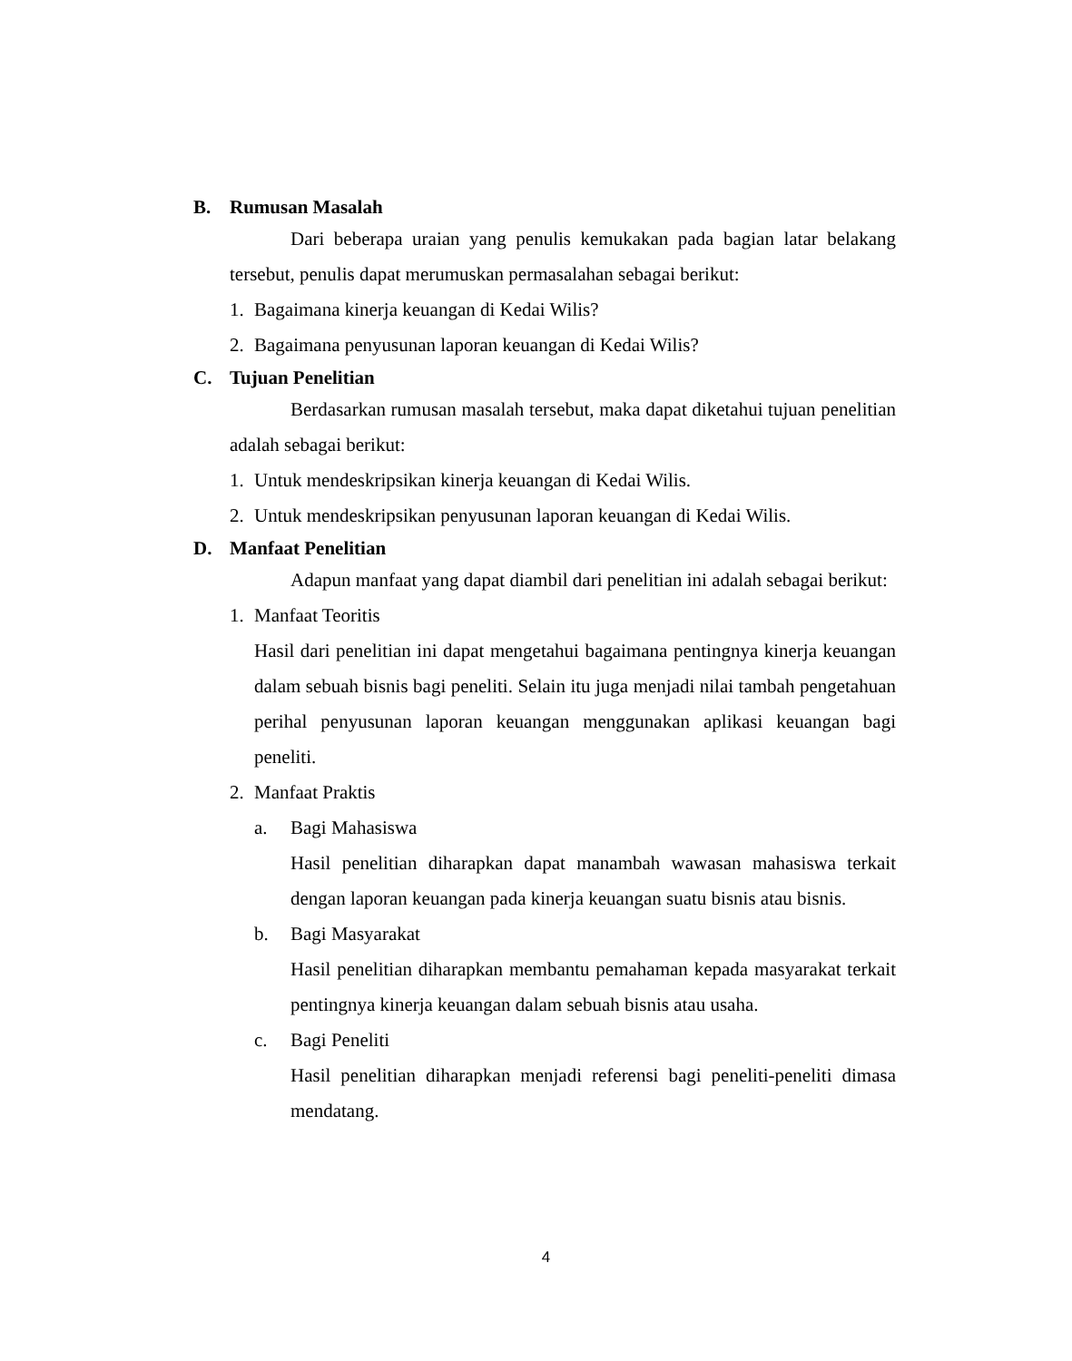B. Rumusan Masalah
Dari beberapa uraian yang penulis kemukakan pada bagian latar belakang tersebut, penulis dapat merumuskan permasalahan sebagai berikut:
1. Bagaimana kinerja keuangan di Kedai Wilis?
2. Bagaimana penyusunan laporan keuangan di Kedai Wilis?
C. Tujuan Penelitian
Berdasarkan rumusan masalah tersebut, maka dapat diketahui tujuan penelitian adalah sebagai berikut:
1. Untuk mendeskripsikan kinerja keuangan di Kedai Wilis.
2. Untuk mendeskripsikan penyusunan laporan keuangan di Kedai Wilis.
D. Manfaat Penelitian
Adapun manfaat yang dapat diambil dari penelitian ini adalah sebagai berikut:
1. Manfaat Teoritis
Hasil dari penelitian ini dapat mengetahui bagaimana pentingnya kinerja keuangan dalam sebuah bisnis bagi peneliti. Selain itu juga menjadi nilai tambah pengetahuan perihal penyusunan laporan keuangan menggunakan aplikasi keuangan bagi peneliti.
2. Manfaat Praktis
a. Bagi Mahasiswa
Hasil penelitian diharapkan dapat manambah wawasan mahasiswa terkait dengan laporan keuangan pada kinerja keuangan suatu bisnis atau bisnis.
b. Bagi Masyarakat
Hasil penelitian diharapkan membantu pemahaman kepada masyarakat terkait pentingnya kinerja keuangan dalam sebuah bisnis atau usaha.
c. Bagi Peneliti
Hasil penelitian diharapkan menjadi referensi bagi peneliti-peneliti dimasa mendatang.
4